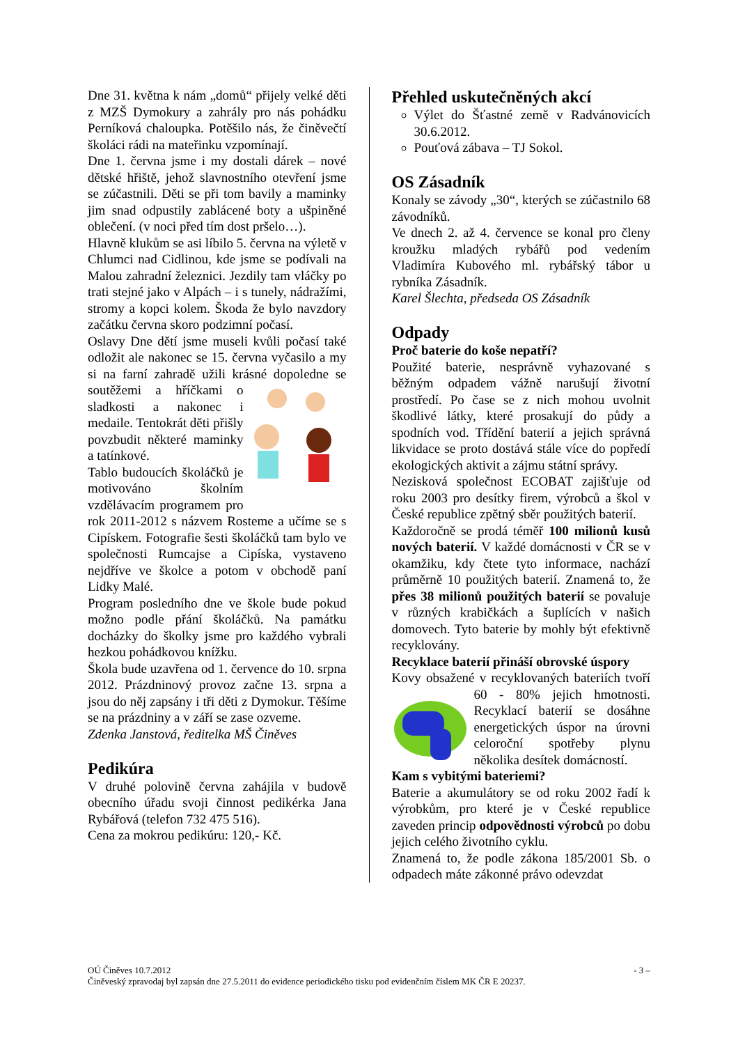Dne 31. května k nám „domů“ přijely velké děti z MZŠ Dymokury a zahrály pro nás pohádku Perníková chaloupka. Potěšilo nás, že činěvečtí školáci rádi na mateřinku vzpomínají.
Dne 1. června jsme i my dostali dárek – nové dětské hřiště, jehož slavnostního otevření jsme se zúčastnili. Děti se při tom bavily a maminky jim snad odpustily zablácené boty a ušpiněné oblečení. (v noci před tím dost pršelo…).
Hlavně klukům se asi líbilo 5. června na výletě v Chlumci nad Cidlinou, kde jsme se podívali na Malou zahradní železnici. Jezdily tam vláčky po trati stejné jako v Alpách – i s tunely, nádražími, stromy a kopci kolem. Škoda že bylo navzdory začátku června skoro podzimní počasí.
Oslavy Dne dětí jsme museli kvůli počasí také odložit ale nakonec se 15. června vyčasilo a my si na farní zahradě užili krásné dopoledne se soutěžemi a hříčkami o sladkosti a nakonec i medaile. Tentokrát děti přišly povzbudit některé maminky a tatínkové.
Tablo budoucích školáčků je motivováno školním vzdělávacím programem pro rok 2011-2012 s názvem Rosteme a učíme se s Cipískem. Fotografie šesti školáčků tam bylo ve společnosti Rumcajse a Cipíska, vystaveno nejdříve ve školce a potom v obchodě paní Lidky Malé.
Program posledního dne ve škole bude pokud možno podle přání školáčků. Na památku docházky do školky jsme pro každého vybrali hezkou pohádkovou knížku.
Škola bude uzavřena od 1. července do 10. srpna 2012. Prázdninový provoz začne 13. srpna a jsou do něj zapsány i tři děti z Dymokur. Těšíme se na prázdniny a v září se zase ozveme.
Zdenka Janstová, ředitelka MŠ Činěves
Pedikúra
V druhé polovině června zahájila v budově obecního úřadu svoji činnost pedikérka Jana Rybářová (telefon 732 475 516).
Cena za mokrou pedikúru: 120,- Kč.
Přehled uskutečněných akcí
Výlet do Šťastné země v Radvánovicích 30.6.2012.
Pouťová zábava – TJ Sokol.
OS Zásadník
Konaly se závody „30“, kterých se zúčastnilo 68 závodníků.
Ve dnech 2. až 4. července se konal pro členy kroužku mladých rybářů pod vedením Vladimíra Kubového ml. rybářský tábor u rybníka Zásadník.
Karel Šlechta, předseda OS Zásadník
Odpady
Proč baterie do koše nepatří?
Použité baterie, nesprávně vyhazované s běžným odpadem vážně narušují životní prostředí. Po čase se z nich mohou uvolnit škodlivé látky, které prosakují do půdy a spodních vod. Třídění baterií a jejich správná likvidace se proto dostává stále více do popředí ekologických aktivit a zájmu státní správy.
Nezisková společnost ECOBAT zajišťuje od roku 2003 pro desítky firem, výrobců a škol v České republice zpětný sběr použitých baterií.
Každoročně se prodá téměř 100 milionů kusů nových baterií. V každé domácnosti v ČR se v okamžiku, kdy čtete tyto informace, nachází průměrně 10 použitých baterií. Znamená to, že přes 38 milionů použitých baterií se povaluje v různých krabičkách a šuplících v našich domovech. Tyto baterie by mohly být efektivně recyklovány.
Recyklace baterií přináší obrovské úspory
Kovy obsažené v recyklovaných bateriích tvoří 60 - 80% jejich hmotnosti. Recyklací baterií se dosáhne energetických úspor na úrovni celoroční spotřeby plynu několika desítek domácností.
Kam s vybitými bateriemi?
Baterie a akumulátory se od roku 2002 řadí k výrobkům, pro které je v České republice zaveden princip odpovědnosti výrobců po dobu jejich celého životního cyklu.
Znamená to, že podle zákona 185/2001 Sb. o odpadech máte zákonné právo odevzdat
OÚ Činěves 10.7.2012 - 3 –
Činěveský zpravodaj byl zapsán dne 27.5.2011 do evidence periodického tisku pod evidenčním číslem MK ČR E 20237.